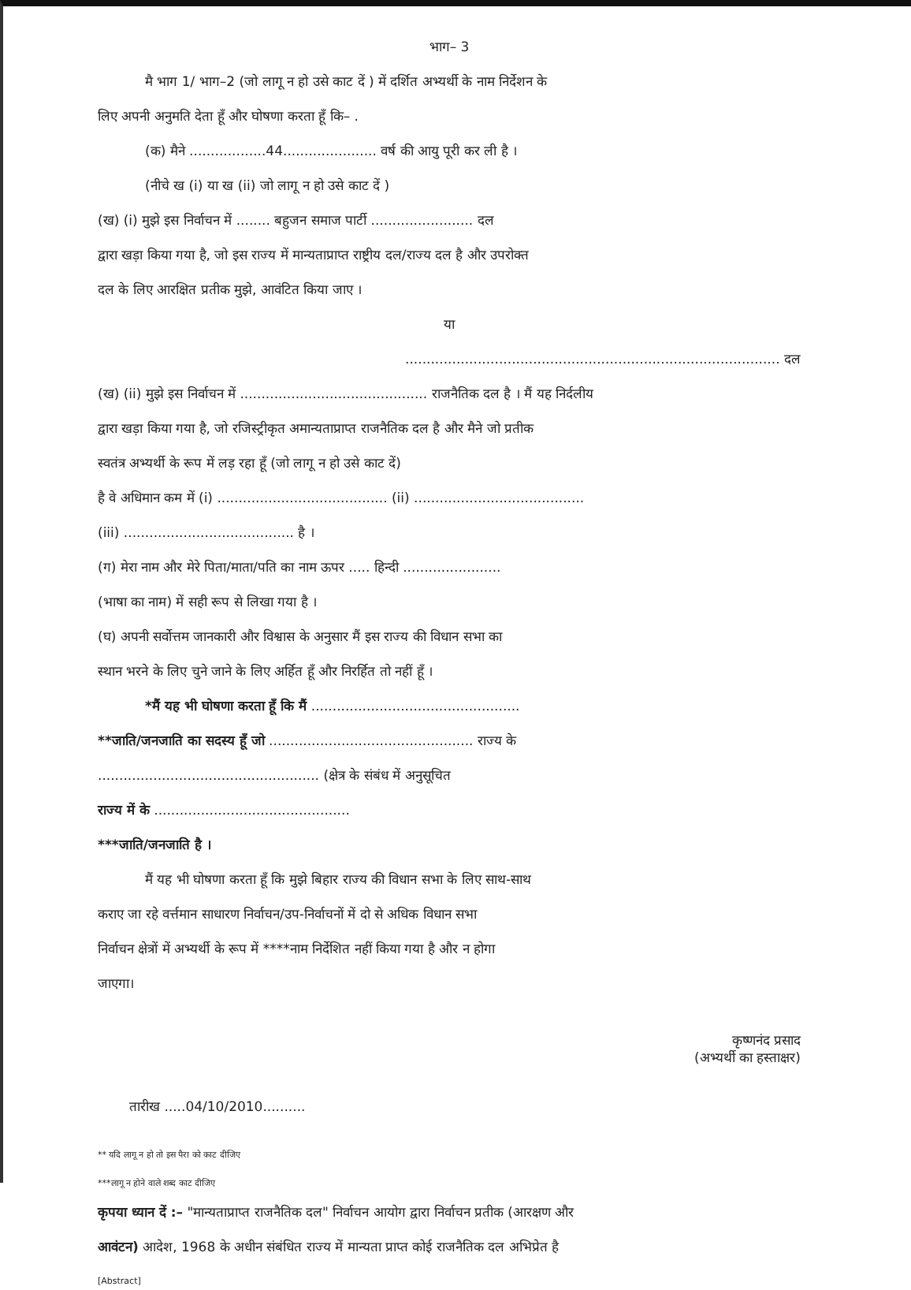भाग– 3
मै भाग 1/ भाग–2 (जो लागू न हो उसे काट दें ) में दर्शित अभ्यर्थी के नाम निर्देशन के
लिए अपनी अनुमति देता हूँ और घोषणा करता हूँ कि– .
(क) मैने ..................44...................... वर्ष की आयु पूरी कर ली है ।
(नीचे ख (i) या ख (ii) जो लागू न हो उसे काट दें )
(ख) (i) मुझे इस निर्वाचन में ........ बहुजन समाज पार्टी ........................ दल
द्वारा खड़ा किया गया है, जो इस राज्य में मान्यताप्राप्त राष्ट्रीय दल/राज्य दल है और उपरोक्त
दल के लिए आरक्षित प्रतीक मुझे, आवंटित किया जाए ।
या
........................................................................................ दल
(ख) (ii) मुझे इस निर्वाचन में ............................................ राजनैतिक दल है । मैं यह निर्दलीय
द्वारा खड़ा किया गया है, जो रजिस्ट्रीकृत अमान्यताप्राप्त राजनैतिक दल है और मैने जो प्रतीक
स्वतंत्र अभ्यर्थी के रूप में लड़ रहा हूँ (जो लागू न हो उसे काट दें)
है वे अधिमान कम में (i) ........................................ (ii) ........................................
(iii) ........................................ है ।
(ग) मेरा नाम और मेरे पिता/माता/पति का नाम ऊपर ..... हिन्दी .......................
(भाषा का नाम) में सही रूप से लिखा गया है ।
(घ) अपनी सर्वोत्तम जानकारी और विश्वास के अनुसार मैं इस राज्य की विधान सभा का
स्थान भरने के लिए चुने जाने के लिए अर्हित हूँ और निरर्हित तो नहीं हूँ ।
*मैं यह भी घोषणा करता हूँ कि मैं .................................................
**जाति/जनजाति का सदस्य हूँ जो ................................................ राज्य के
.................................................... (क्षेत्र के संबंध में अनुसूचित
राज्य में के ..............................................
***जाति/जनजाति है ।
मैं यह भी घोषणा करता हूँ कि मुझे बिहार राज्य की विधान सभा के लिए साथ-साथ
कराए जा रहे वर्त्तमान साधारण निर्वाचन/उप-निर्वाचनों में दो से अधिक विधान सभा
निर्वाचन क्षेत्रों में अभ्यर्थी के रूप में ****नाम निर्देशित नहीं किया गया है और न होगा
जाएगा।
कृष्णनंद प्रसाद
(अभ्यर्थी का हस्ताक्षर)
तारीख .....04/10/2010..........
** यदि लागू न हो तो इस पैरा को काट दीजिए
***लागू न होने वाले शब्द काट दीजिए
कृपया ध्यान दें :– "मान्यताप्राप्त राजनैतिक दल" निर्वाचन आयोग द्वारा निर्वाचन प्रतीक (आरक्षण और
आवंटन) आदेश, 1968 के अधीन संबंधित राज्य में मान्यता प्राप्त कोई राजनैतिक दल अभिप्रेत है
[Abstract]